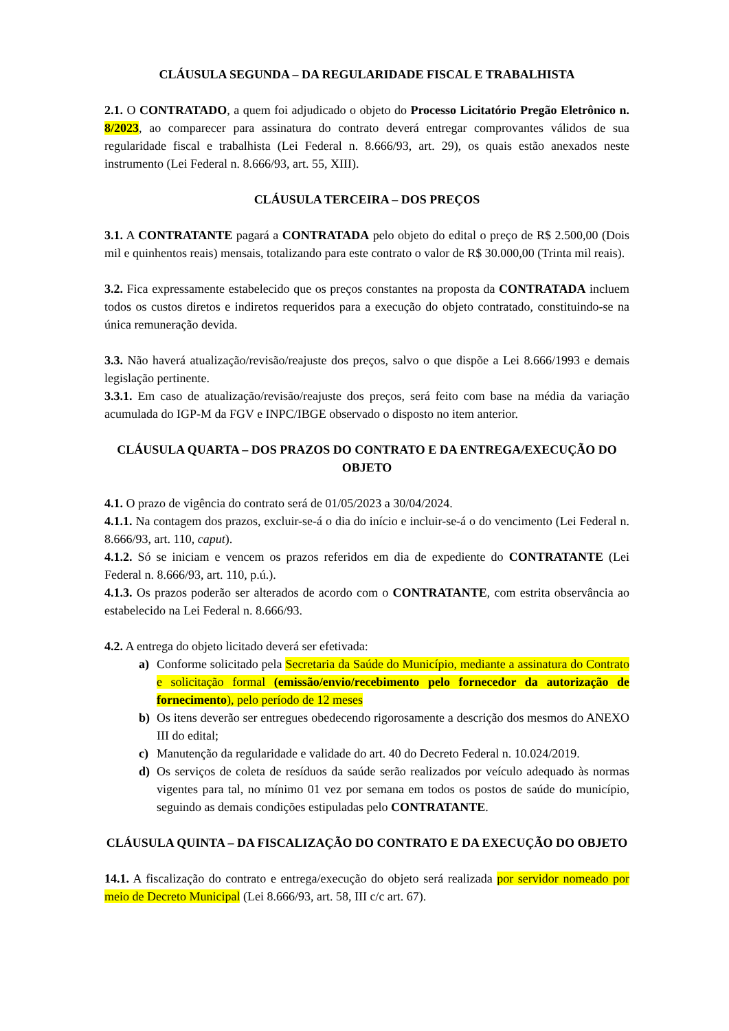CLÁUSULA SEGUNDA – DA REGULARIDADE FISCAL E TRABALHISTA
2.1. O CONTRATADO, a quem foi adjudicado o objeto do Processo Licitatório Pregão Eletrônico n. 8/2023, ao comparecer para assinatura do contrato deverá entregar comprovantes válidos de sua regularidade fiscal e trabalhista (Lei Federal n. 8.666/93, art. 29), os quais estão anexados neste instrumento (Lei Federal n. 8.666/93, art. 55, XIII).
CLÁUSULA TERCEIRA – DOS PREÇOS
3.1. A CONTRATANTE pagará a CONTRATADA pelo objeto do edital o preço de R$ 2.500,00 (Dois mil e quinhentos reais) mensais, totalizando para este contrato o valor de R$ 30.000,00 (Trinta mil reais).
3.2. Fica expressamente estabelecido que os preços constantes na proposta da CONTRATADA incluem todos os custos diretos e indiretos requeridos para a execução do objeto contratado, constituindo-se na única remuneração devida.
3.3. Não haverá atualização/revisão/reajuste dos preços, salvo o que dispõe a Lei 8.666/1993 e demais legislação pertinente.
3.3.1. Em caso de atualização/revisão/reajuste dos preços, será feito com base na média da variação acumulada do IGP-M da FGV e INPC/IBGE observado o disposto no item anterior.
CLÁUSULA QUARTA – DOS PRAZOS DO CONTRATO E DA ENTREGA/EXECUÇÃO DO OBJETO
4.1. O prazo de vigência do contrato será de 01/05/2023 a 30/04/2024.
4.1.1. Na contagem dos prazos, excluir-se-á o dia do início e incluir-se-á o do vencimento (Lei Federal n. 8.666/93, art. 110, caput).
4.1.2. Só se iniciam e vencem os prazos referidos em dia de expediente do CONTRATANTE (Lei Federal n. 8.666/93, art. 110, p.ú.).
4.1.3. Os prazos poderão ser alterados de acordo com o CONTRATANTE, com estrita observância ao estabelecido na Lei Federal n. 8.666/93.
4.2. A entrega do objeto licitado deverá ser efetivada:
a) Conforme solicitado pela Secretaria da Saúde do Município, mediante a assinatura do Contrato e solicitação formal (emissão/envio/recebimento pelo fornecedor da autorização de fornecimento), pelo período de 12 meses
b) Os itens deverão ser entregues obedecendo rigorosamente a descrição dos mesmos do ANEXO III do edital;
c) Manutenção da regularidade e validade do art. 40 do Decreto Federal n. 10.024/2019.
d) Os serviços de coleta de resíduos da saúde serão realizados por veículo adequado às normas vigentes para tal, no mínimo 01 vez por semana em todos os postos de saúde do município, seguindo as demais condições estipuladas pelo CONTRATANTE.
CLÁUSULA QUINTA – DA FISCALIZAÇÃO DO CONTRATO E DA EXECUÇÃO DO OBJETO
14.1. A fiscalização do contrato e entrega/execução do objeto será realizada por servidor nomeado por meio de Decreto Municipal (Lei 8.666/93, art. 58, III c/c art. 67).